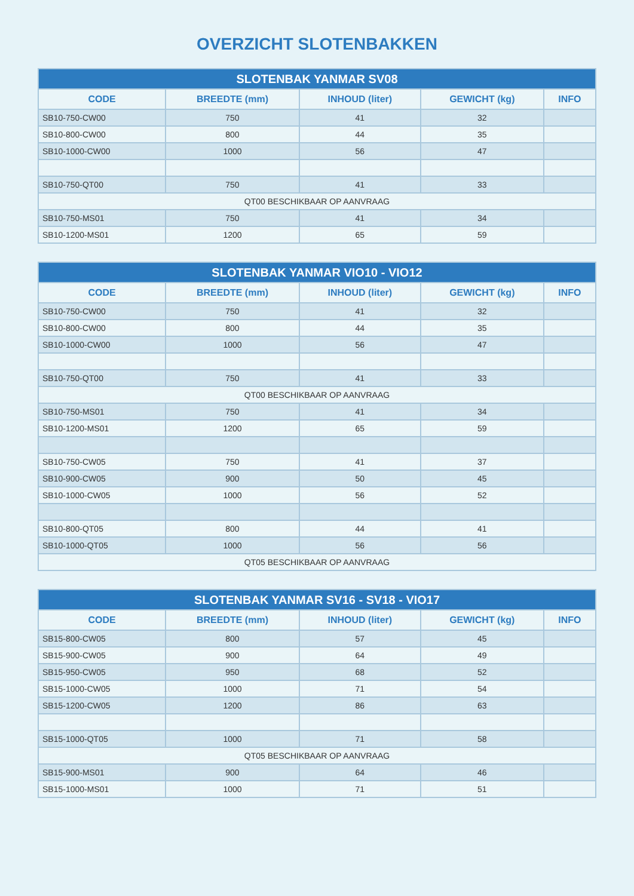OVERZICHT SLOTENBAKKEN
| SLOTENBAK YANMAR SV08 | | | | |
| --- | --- | --- | --- | --- |
| CODE | BREEDTE (mm) | INHOUD (liter) | GEWICHT (kg) | INFO |
| SB10-750-CW00 | 750 | 41 | 32 | |
| SB10-800-CW00 | 800 | 44 | 35 | |
| SB10-1000-CW00 | 1000 | 56 | 47 | |
| SB10-750-QT00 | 750 | 41 | 33 | |
| QT00 BESCHIKBAAR OP AANVRAAG | | | | |
| SB10-750-MS01 | 750 | 41 | 34 | |
| SB10-1200-MS01 | 1200 | 65 | 59 | |
| SLOTENBAK YANMAR VIO10 - VIO12 | | | | |
| --- | --- | --- | --- | --- |
| CODE | BREEDTE (mm) | INHOUD (liter) | GEWICHT (kg) | INFO |
| SB10-750-CW00 | 750 | 41 | 32 | |
| SB10-800-CW00 | 800 | 44 | 35 | |
| SB10-1000-CW00 | 1000 | 56 | 47 | |
| SB10-750-QT00 | 750 | 41 | 33 | |
| QT00 BESCHIKBAAR OP AANVRAAG | | | | |
| SB10-750-MS01 | 750 | 41 | 34 | |
| SB10-1200-MS01 | 1200 | 65 | 59 | |
| SB10-750-CW05 | 750 | 41 | 37 | |
| SB10-900-CW05 | 900 | 50 | 45 | |
| SB10-1000-CW05 | 1000 | 56 | 52 | |
| SB10-800-QT05 | 800 | 44 | 41 | |
| SB10-1000-QT05 | 1000 | 56 | 56 | |
| QT05 BESCHIKBAAR OP AANVRAAG | | | | |
| SLOTENBAK YANMAR SV16 - SV18 - VIO17 | | | | |
| --- | --- | --- | --- | --- |
| CODE | BREEDTE (mm) | INHOUD (liter) | GEWICHT (kg) | INFO |
| SB15-800-CW05 | 800 | 57 | 45 | |
| SB15-900-CW05 | 900 | 64 | 49 | |
| SB15-950-CW05 | 950 | 68 | 52 | |
| SB15-1000-CW05 | 1000 | 71 | 54 | |
| SB15-1200-CW05 | 1200 | 86 | 63 | |
| SB15-1000-QT05 | 1000 | 71 | 58 | |
| QT05 BESCHIKBAAR OP AANVRAAG | | | | |
| SB15-900-MS01 | 900 | 64 | 46 | |
| SB15-1000-MS01 | 1000 | 71 | 51 | |